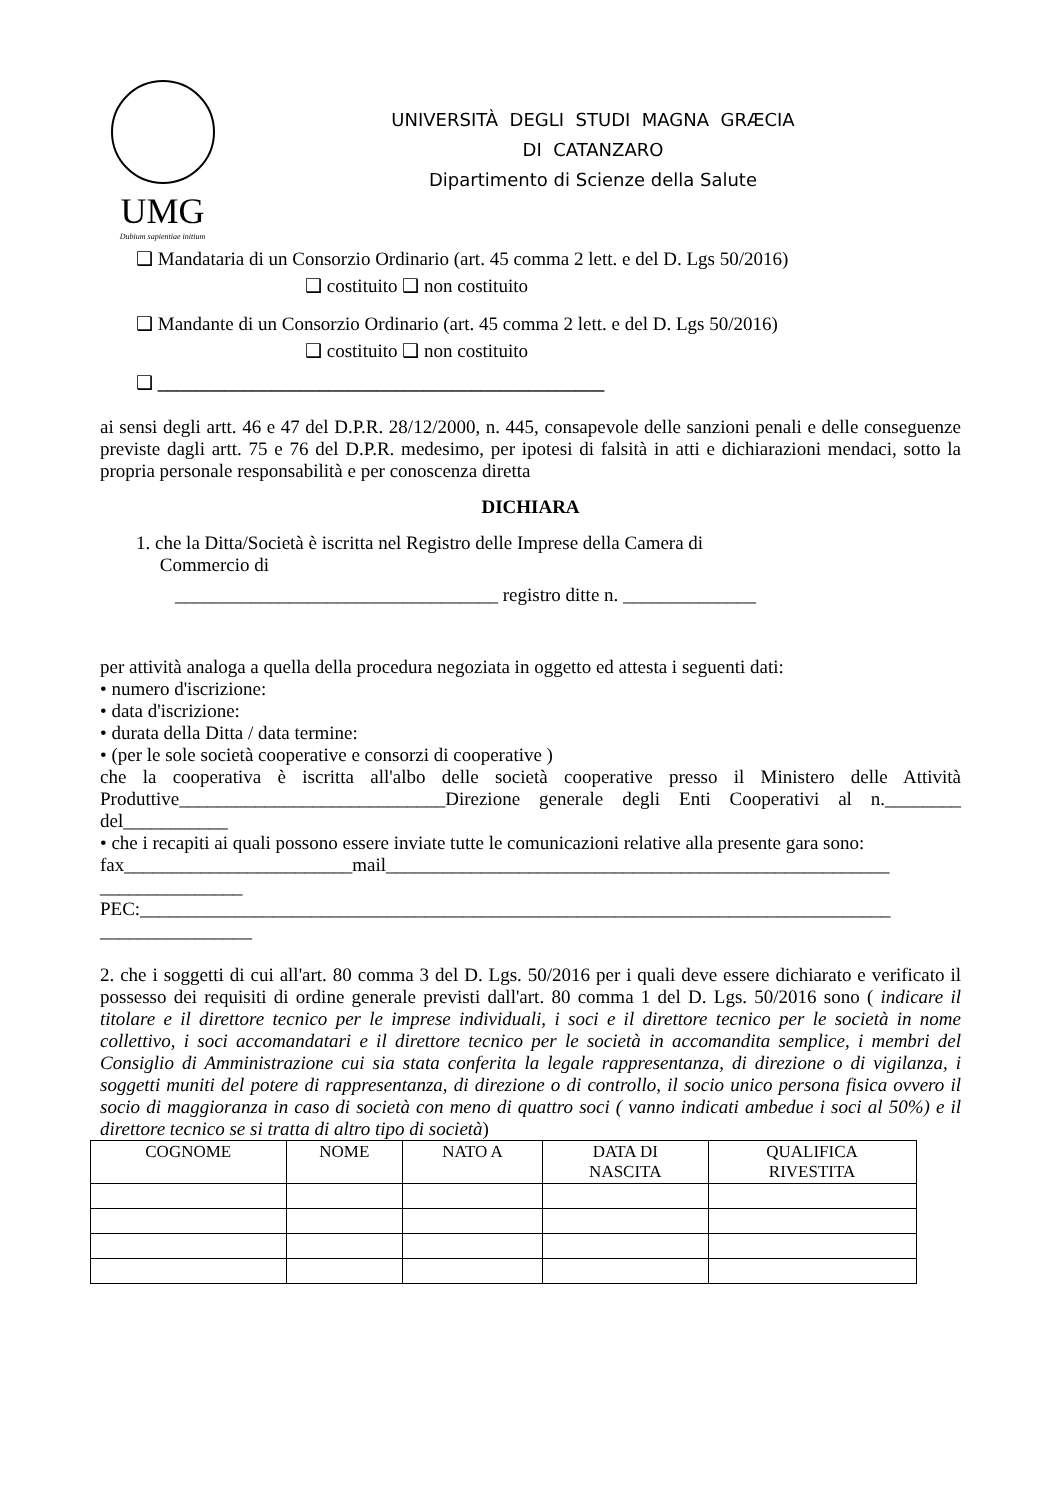UMG
Dubium sapientiae initium
UNIVERSITÀ DEGLI STUDI MAGNA GRÆCIA
DI CATANZARO
Dipartimento di Scienze della Salute
❑ Mandataria di un Consorzio Ordinario (art. 45 comma 2 lett. e del D. Lgs 50/2016)
❑ costituito ❑ non costituito
❑ Mandante di un Consorzio Ordinario (art. 45 comma 2 lett. e del D. Lgs 50/2016)
❑ costituito ❑ non costituito
❑ _______________________________________________
ai sensi degli artt. 46 e 47 del D.P.R. 28/12/2000, n. 445, consapevole delle sanzioni penali e delle conseguenze previste dagli artt. 75 e 76 del D.P.R. medesimo, per ipotesi di falsità in atti e dichiarazioni mendaci, sotto la propria personale responsabilità e per conoscenza diretta
DICHIARA
1. che la Ditta/Società è iscritta nel Registro delle Imprese della Camera di
Commercio di
__________________________________ registro ditte n. ______________
per attività analoga a quella della procedura negoziata in oggetto ed attesta i seguenti dati:
• numero d'iscrizione:
• data d'iscrizione:
• durata della Ditta / data termine:
• (per le sole società cooperative e consorzi di cooperative )
che la cooperativa è iscritta all'albo delle società cooperative presso il Ministero delle Attività Produttive____________________________Direzione generale degli Enti Cooperativi al n.________ del___________
• che i recapiti ai quali possono essere inviate tutte le comunicazioni relative alla presente gara sono:
fax________________________mail_____________________________________________________
_______________
PEC:_______________________________________________________________________________
________________
2. che i soggetti di cui all'art. 80 comma 3 del D. Lgs. 50/2016 per i quali deve essere dichiarato e verificato il possesso dei requisiti di ordine generale previsti dall'art. 80 comma 1 del D. Lgs. 50/2016 sono ( indicare il titolare e il direttore tecnico per le imprese individuali, i soci e il direttore tecnico per le società in nome collettivo, i soci accomandatari e il direttore tecnico per le società in accomandita semplice, i membri del Consiglio di Amministrazione cui sia stata conferita la legale rappresentanza, di direzione o di vigilanza, i soggetti muniti del potere di rappresentanza, di direzione o di controllo, il socio unico persona fisica ovvero il socio di maggioranza in caso di società con meno di quattro soci ( vanno indicati ambedue i soci al 50%) e il direttore tecnico se si tratta di altro tipo di società)
| COGNOME | NOME | NATO A | DATA DI NASCITA | QUALIFICA RIVESTITA |
| --- | --- | --- | --- | --- |